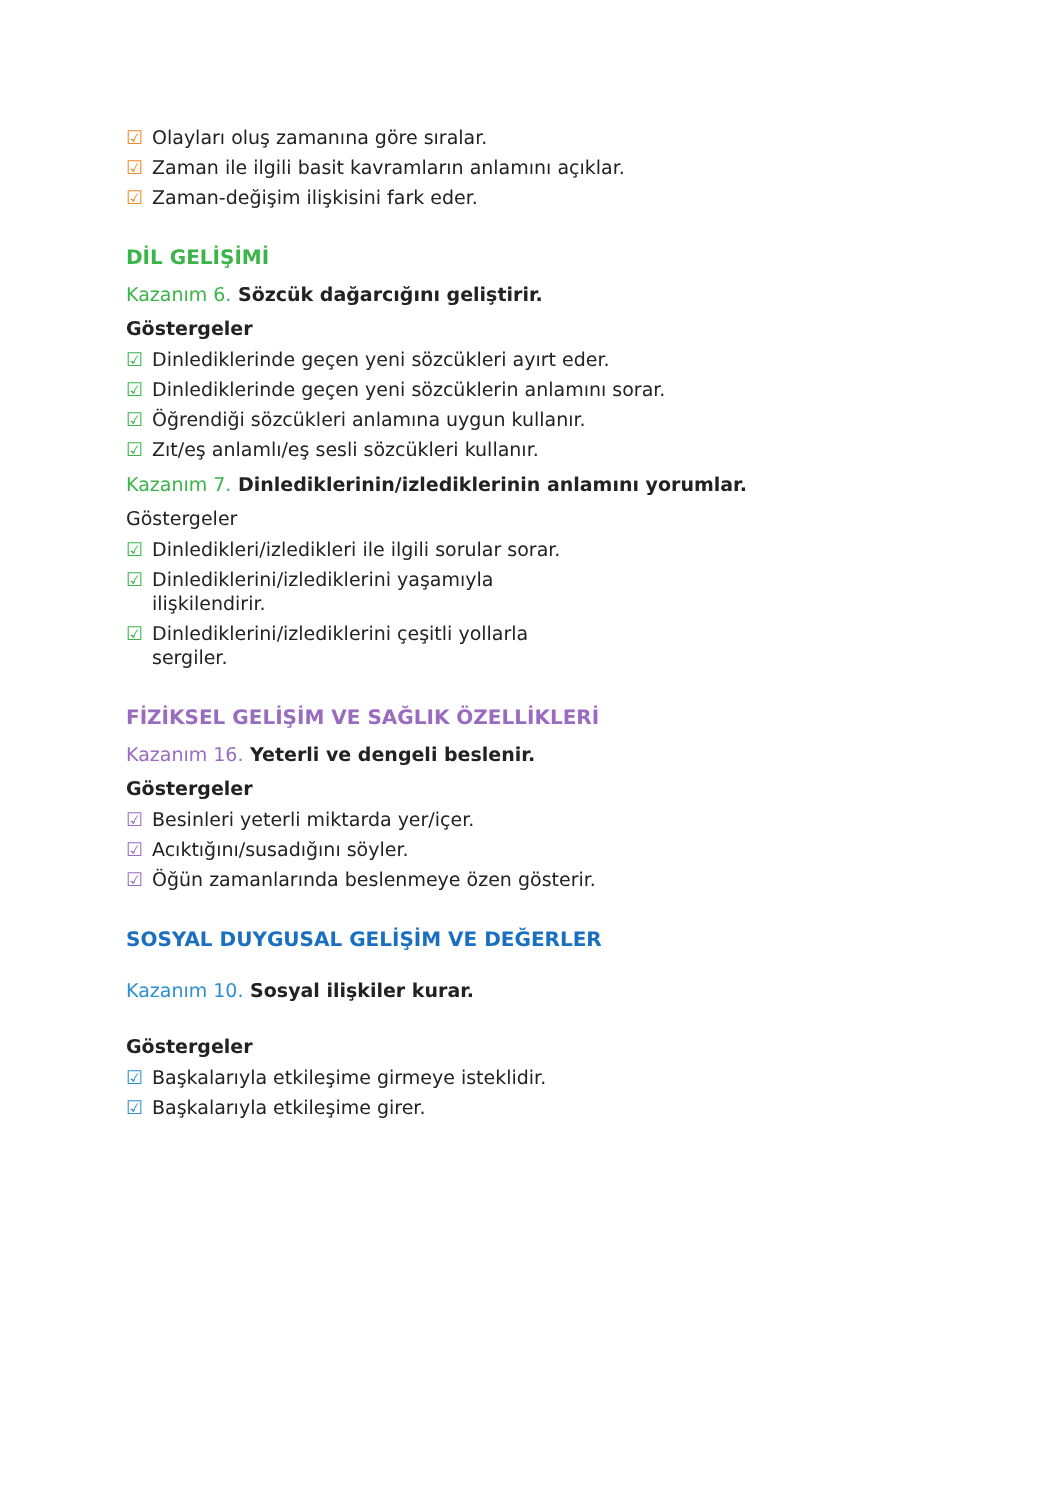☑ Olayları oluş zamanına göre sıralar.
☑ Zaman ile ilgili basit kavramların anlamını açıklar.
☑ Zaman-değişim ilişkisini fark eder.
DİL GELİŞİMİ
Kazanım 6. Sözcük dağarcığını geliştirir.
Göstergeler
☑ Dinlediklerinde geçen yeni sözcükleri ayırt eder.
☑ Dinlediklerinde geçen yeni sözcüklerin anlamını sorar.
☑ Öğrendiği sözcükleri anlamına uygun kullanır.
☑ Zıt/eş anlamlı/eş sesli sözcükleri kullanır.
Kazanım 7. Dinlediklerinin/izlediklerinin anlamını yorumlar.
Göstergeler
☑ Dinledikleri/izledikleri ile ilgili sorular sorar.
☑ Dinlediklerini/izlediklerini yaşamıyla ilişkilendirir.
☑ Dinlediklerini/izlediklerini çeşitli yollarla sergiler.
FİZİKSEL GELİŞİM VE SAĞLIK ÖZELLİKLERİ
Kazanım 16. Yeterli ve dengeli beslenir.
Göstergeler
☑ Besinleri yeterli miktarda yer/içer.
☑ Acıktığını/susadığını söyler.
☑ Öğün zamanlarında beslenmeye özen gösterir.
SOSYAL DUYGUSAL GELİŞİM VE DEĞERLER
Kazanım 10. Sosyal ilişkiler kurar.
Göstergeler
☑ Başkalarıyla etkileşime girmeye isteklidir.
☑ Başkalarıyla etkileşime girer.